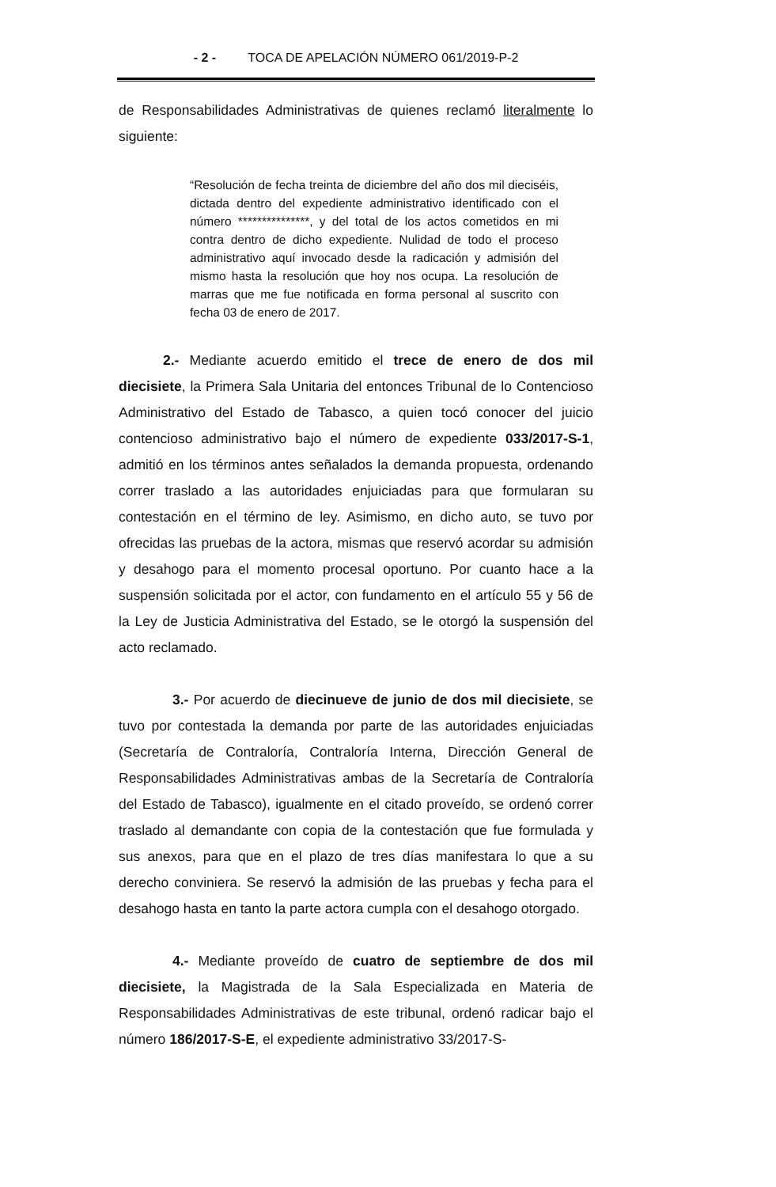- 2 - TOCA DE APELACIÓN NÚMERO 061/2019-P-2
de Responsabilidades Administrativas de quienes reclamó literalmente lo siguiente:
“Resolución de fecha treinta de diciembre del año dos mil dieciséis, dictada dentro del expediente administrativo identificado con el número ***************, y del total de los actos cometidos en mi contra dentro de dicho expediente. Nulidad de todo el proceso administrativo aquí invocado desde la radicación y admisión del mismo hasta la resolución que hoy nos ocupa. La resolución de marras que me fue notificada en forma personal al suscrito con fecha 03 de enero de 2017.
2.- Mediante acuerdo emitido el trece de enero de dos mil diecisiete, la Primera Sala Unitaria del entonces Tribunal de lo Contencioso Administrativo del Estado de Tabasco, a quien tocó conocer del juicio contencioso administrativo bajo el número de expediente 033/2017-S-1, admitió en los términos antes señalados la demanda propuesta, ordenando correr traslado a las autoridades enjuiciadas para que formularan su contestación en el término de ley. Asimismo, en dicho auto, se tuvo por ofrecidas las pruebas de la actora, mismas que reservó acordar su admisión y desahogo para el momento procesal oportuno. Por cuanto hace a la suspensión solicitada por el actor, con fundamento en el artículo 55 y 56 de la Ley de Justicia Administrativa del Estado, se le otorgó la suspensión del acto reclamado.
3.- Por acuerdo de diecinueve de junio de dos mil diecisiete, se tuvo por contestada la demanda por parte de las autoridades enjuiciadas (Secretaría de Contraloría, Contraloría Interna, Dirección General de Responsabilidades Administrativas ambas de la Secretaría de Contraloría del Estado de Tabasco), igualmente en el citado proveído, se ordenó correr traslado al demandante con copia de la contestación que fue formulada y sus anexos, para que en el plazo de tres días manifestara lo que a su derecho conviniera. Se reservó la admisión de las pruebas y fecha para el desahogo hasta en tanto la parte actora cumpla con el desahogo otorgado.
4.- Mediante proveído de cuatro de septiembre de dos mil diecisiete, la Magistrada de la Sala Especializada en Materia de Responsabilidades Administrativas de este tribunal, ordenó radicar bajo el número 186/2017-S-E, el expediente administrativo 33/2017-S-